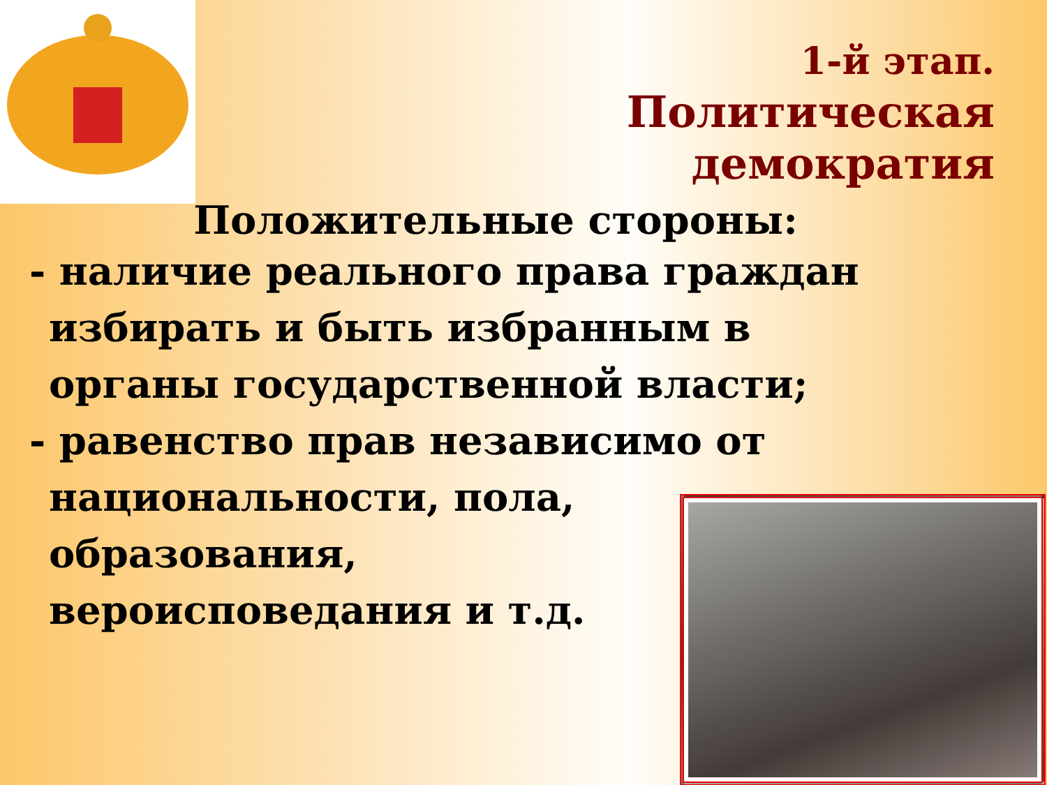1-й этап.
Политическая
демократия
Положительные стороны:
- наличие реального права граждан
избирать и быть избранным в
органы государственной власти;
- равенство прав независимо от
национальности, пола,
образования,
вероисповедания и т.д.